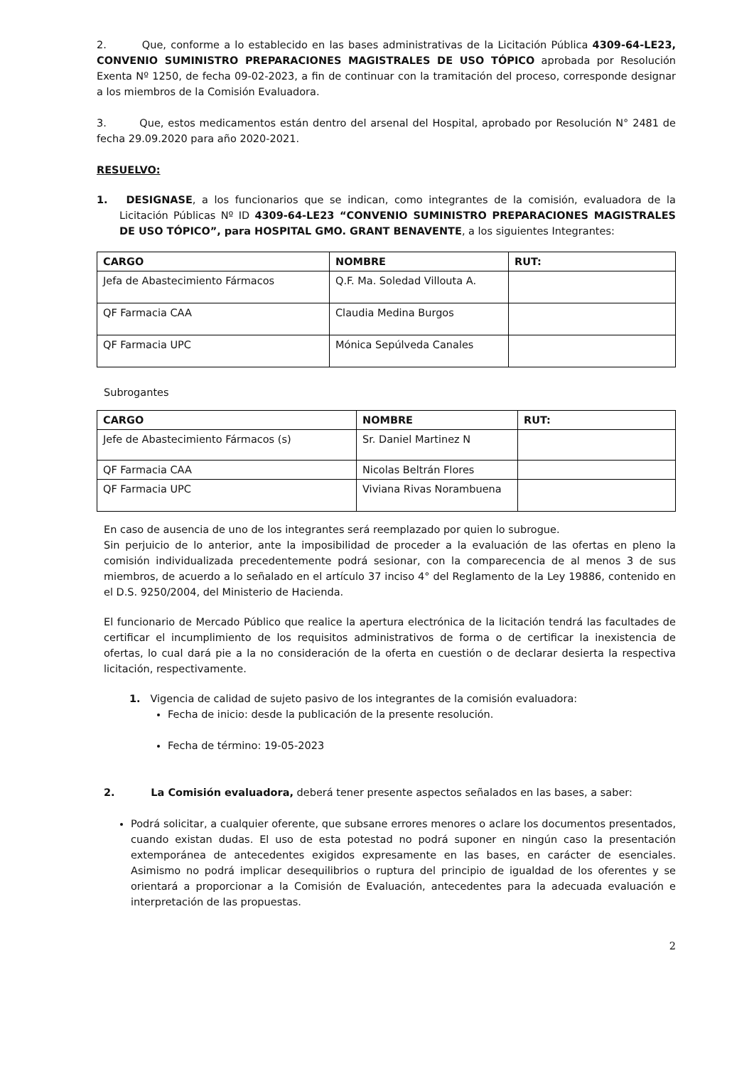2. Que, conforme a lo establecido en las bases administrativas de la Licitación Pública 4309-64-LE23, CONVENIO SUMINISTRO PREPARACIONES MAGISTRALES DE USO TÓPICO aprobada por Resolución Exenta Nº 1250, de fecha 09-02-2023, a fin de continuar con la tramitación del proceso, corresponde designar a los miembros de la Comisión Evaluadora.
3. Que, estos medicamentos están dentro del arsenal del Hospital, aprobado por Resolución N° 2481 de fecha 29.09.2020 para año 2020-2021.
RESUELVO:
1. DESIGNASE, a los funcionarios que se indican, como integrantes de la comisión, evaluadora de la Licitación Públicas Nº ID 4309-64-LE23 “CONVENIO SUMINISTRO PREPARACIONES MAGISTRALES DE USO TÓPICO”, para HOSPITAL GMO. GRANT BENAVENTE, a los siguientes Integrantes:
| CARGO | NOMBRE | RUT: |
| --- | --- | --- |
| Jefa de Abastecimiento Fármacos | Q.F. Ma. Soledad Villouta A. | |
| QF Farmacia CAA | Claudia Medina Burgos | |
| QF Farmacia UPC | Mónica Sepúlveda Canales | |
Subrogantes
| CARGO | NOMBRE | RUT: |
| --- | --- | --- |
| Jefe de Abastecimiento Fármacos (s) | Sr. Daniel Martinez N | |
| QF Farmacia CAA | Nicolas Beltrán Flores | |
| QF Farmacia UPC | Viviana Rivas Norambuena | |
En caso de ausencia de uno de los integrantes será reemplazado por quien lo subrogue.
Sin perjuicio de lo anterior, ante la imposibilidad de proceder a la evaluación de las ofertas en pleno la comisión individualizada precedentemente podrá sesionar, con la comparecencia de al menos 3 de sus miembros, de acuerdo a lo señalado en el artículo 37 inciso 4° del Reglamento de la Ley 19886, contenido en el D.S. 9250/2004, del Ministerio de Hacienda.
El funcionario de Mercado Público que realice la apertura electrónica de la licitación tendrá las facultades de certificar el incumplimiento de los requisitos administrativos de forma o de certificar la inexistencia de ofertas, lo cual dará pie a la no consideración de la oferta en cuestión o de declarar desierta la respectiva licitación, respectivamente.
1. Vigencia de calidad de sujeto pasivo de los integrantes de la comisión evaluadora:
Fecha de inicio: desde la publicación de la presente resolución.
Fecha de término: 19-05-2023
2. La Comisión evaluadora, deberá tener presente aspectos señalados en las bases, a saber:
Podrá solicitar, a cualquier oferente, que subsane errores menores o aclare los documentos presentados, cuando existan dudas. El uso de esta potestad no podrá suponer en ningún caso la presentación extemporánea de antecedentes exigidos expresamente en las bases, en carácter de esenciales. Asimismo no podrá implicar desequilibrios o ruptura del principio de igualdad de los oferentes y se orientará a proporcionar a la Comisión de Evaluación, antecedentes para la adecuada evaluación e interpretación de las propuestas.
2